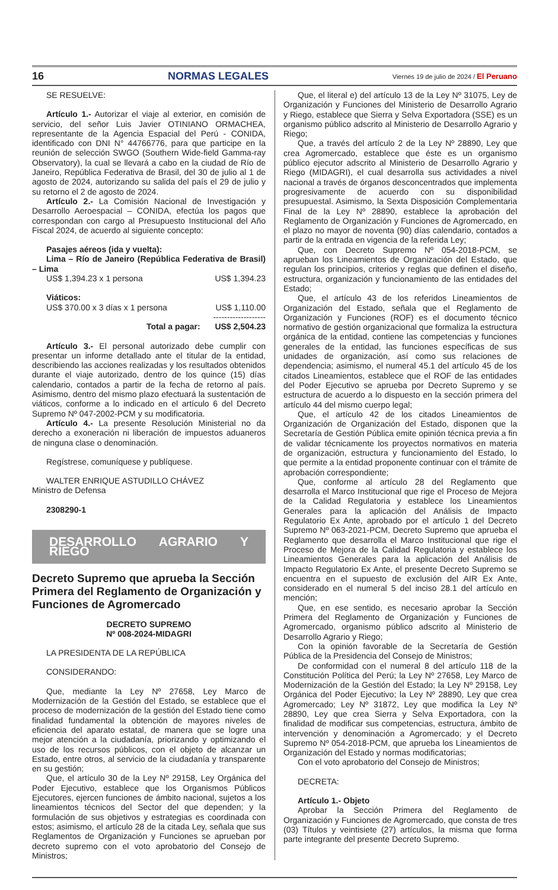16 NORMAS LEGALES Viernes 19 de julio de 2024 / El Peruano
SE RESUELVE:
Artículo 1.- Autorizar el viaje al exterior, en comisión de servicio, del señor Luis Javier OTINIANO ORMACHEA, representante de la Agencia Espacial del Perú - CONIDA, identificado con DNI N° 44766776, para que participe en la reunión de selección SWGO (Southern Wide-field Gamma-ray Observatory), la cual se llevará a cabo en la ciudad de Río de Janeiro, República Federativa de Brasil, del 30 de julio al 1 de agosto de 2024, autorizando su salida del país el 29 de julio y su retorno el 2 de agosto de 2024.
Artículo 2.- La Comisión Nacional de Investigación y Desarrollo Aeroespacial – CONIDA, efectúa los pagos que correspondan con cargo al Presupuesto Institucional del Año Fiscal 2024, de acuerdo al siguiente concepto:
Pasajes aéreos (ida y vuelta):
Lima – Río de Janeiro (República Federativa de Brasil) – Lima
| US$ 1,394.23 x 1 persona | US$ 1,394.23 |
| Viáticos: | |
| US$ 370.00 x 3 días x 1 persona | US$ 1,110.00 |
| | ------------------- |
| Total a pagar: | US$ 2,504.23 |
Artículo 3.- El personal autorizado debe cumplir con presentar un informe detallado ante el titular de la entidad, describiendo las acciones realizadas y los resultados obtenidos durante el viaje autorizado, dentro de los quince (15) días calendario, contados a partir de la fecha de retorno al país. Asimismo, dentro del mismo plazo efectuará la sustentación de viáticos, conforme a lo indicado en el artículo 6 del Decreto Supremo Nº 047-2002-PCM y su modificatoria.
Artículo 4.- La presente Resolución Ministerial no da derecho a exoneración ni liberación de impuestos aduaneros de ninguna clase o denominación.
Regístrese, comuníquese y publíquese.
WALTER ENRIQUE ASTUDILLO CHÁVEZ
Ministro de Defensa
2308290-1
DESARROLLO AGRARIO Y RIEGO
Decreto Supremo que aprueba la Sección Primera del Reglamento de Organización y Funciones de Agromercado
DECRETO SUPREMO
Nº 008-2024-MIDAGRI
LA PRESIDENTA DE LA REPÚBLICA
CONSIDERANDO:
Que, mediante la Ley Nº 27658, Ley Marco de Modernización de la Gestión del Estado, se establece que el proceso de modernización de la gestión del Estado tiene como finalidad fundamental la obtención de mayores niveles de eficiencia del aparato estatal, de manera que se logre una mejor atención a la ciudadanía, priorizando y optimizando el uso de los recursos públicos, con el objeto de alcanzar un Estado, entre otros, al servicio de la ciudadanía y transparente en su gestión;
Que, el artículo 30 de la Ley Nº 29158, Ley Orgánica del Poder Ejecutivo, establece que los Organismos Públicos Ejecutores, ejercen funciones de ámbito nacional, sujetos a los lineamientos técnicos del Sector del que dependen; y la formulación de sus objetivos y estrategias es coordinada con estos; asimismo, el artículo 28 de la citada Ley, señala que sus Reglamentos de Organización y Funciones se aprueban por decreto supremo con el voto aprobatorio del Consejo de Ministros;
Que, el literal e) del artículo 13 de la Ley Nº 31075, Ley de Organización y Funciones del Ministerio de Desarrollo Agrario y Riego, establece que Sierra y Selva Exportadora (SSE) es un organismo público adscrito al Ministerio de Desarrollo Agrario y Riego;
Que, a través del artículo 2 de la Ley Nº 28890, Ley que crea Agromercado, establece que éste es un organismo público ejecutor adscrito al Ministerio de Desarrollo Agrario y Riego (MIDAGRI), el cual desarrolla sus actividades a nivel nacional a través de órganos desconcentrados que implementa progresivamente de acuerdo con su disponibilidad presupuestal. Asimismo, la Sexta Disposición Complementaria Final de la Ley Nº 28890, establece la aprobación del Reglamento de Organización y Funciones de Agromercado, en el plazo no mayor de noventa (90) días calendario, contados a partir de la entrada en vigencia de la referida Ley;
Que, con Decreto Supremo Nº 054-2018-PCM, se aprueban los Lineamientos de Organización del Estado, que regulan los principios, criterios y reglas que definen el diseño, estructura, organización y funcionamiento de las entidades del Estado;
Que, el artículo 43 de los referidos Lineamientos de Organización del Estado, señala que el Reglamento de Organización y Funciones (ROF) es el documento técnico normativo de gestión organizacional que formaliza la estructura orgánica de la entidad, contiene las competencias y funciones generales de la entidad, las funciones específicas de sus unidades de organización, así como sus relaciones de dependencia; asimismo, el numeral 45.1 del artículo 45 de los citados Lineamientos, establece que el ROF de las entidades del Poder Ejecutivo se aprueba por Decreto Supremo y se estructura de acuerdo a lo dispuesto en la sección primera del artículo 44 del mismo cuerpo legal;
Que, el artículo 42 de los citados Lineamientos de Organización de Organización del Estado, disponen que la Secretaría de Gestión Pública emite opinión técnica previa a fin de validar técnicamente los proyectos normativos en materia de organización, estructura y funcionamiento del Estado, lo que permite a la entidad proponente continuar con el trámite de aprobación correspondiente;
Que, conforme al artículo 28 del Reglamento que desarrolla el Marco Institucional que rige el Proceso de Mejora de la Calidad Regulatoria y establece los Lineamientos Generales para la aplicación del Análisis de Impacto Regulatorio Ex Ante, aprobado por el artículo 1 del Decreto Supremo Nº 063-2021-PCM, Decreto Supremo que aprueba el Reglamento que desarrolla el Marco Institucional que rige el Proceso de Mejora de la Calidad Regulatoria y establece los Lineamientos Generales para la aplicación del Análisis de Impacto Regulatorio Ex Ante, el presente Decreto Supremo se encuentra en el supuesto de exclusión del AIR Ex Ante, considerado en el numeral 5 del inciso 28.1 del artículo en mención;
Que, en ese sentido, es necesario aprobar la Sección Primera del Reglamento de Organización y Funciones de Agromercado, organismo público adscrito al Ministerio de Desarrollo Agrario y Riego;
Con la opinión favorable de la Secretaría de Gestión Pública de la Presidencia del Consejo de Ministros;
De conformidad con el numeral 8 del artículo 118 de la Constitución Política del Perú; la Ley Nº 27658, Ley Marco de Modernización de la Gestión del Estado; la Ley Nº 29158, Ley Orgánica del Poder Ejecutivo; la Ley Nº 28890, Ley que crea Agromercado; Ley Nº 31872, Ley que modifica la Ley Nº 28890, Ley que crea Sierra y Selva Exportadora, con la finalidad de modificar sus competencias, estructura, ámbito de intervención y denominación a Agromercado; y el Decreto Supremo Nº 054-2018-PCM, que aprueba los Lineamientos de Organización del Estado y normas modificatorias;
Con el voto aprobatorio del Consejo de Ministros;
DECRETA:
Artículo 1.- Objeto
Aprobar la Sección Primera del Reglamento de Organización y Funciones de Agromercado, que consta de tres (03) Títulos y veintisiete (27) artículos, la misma que forma parte integrante del presente Decreto Supremo.